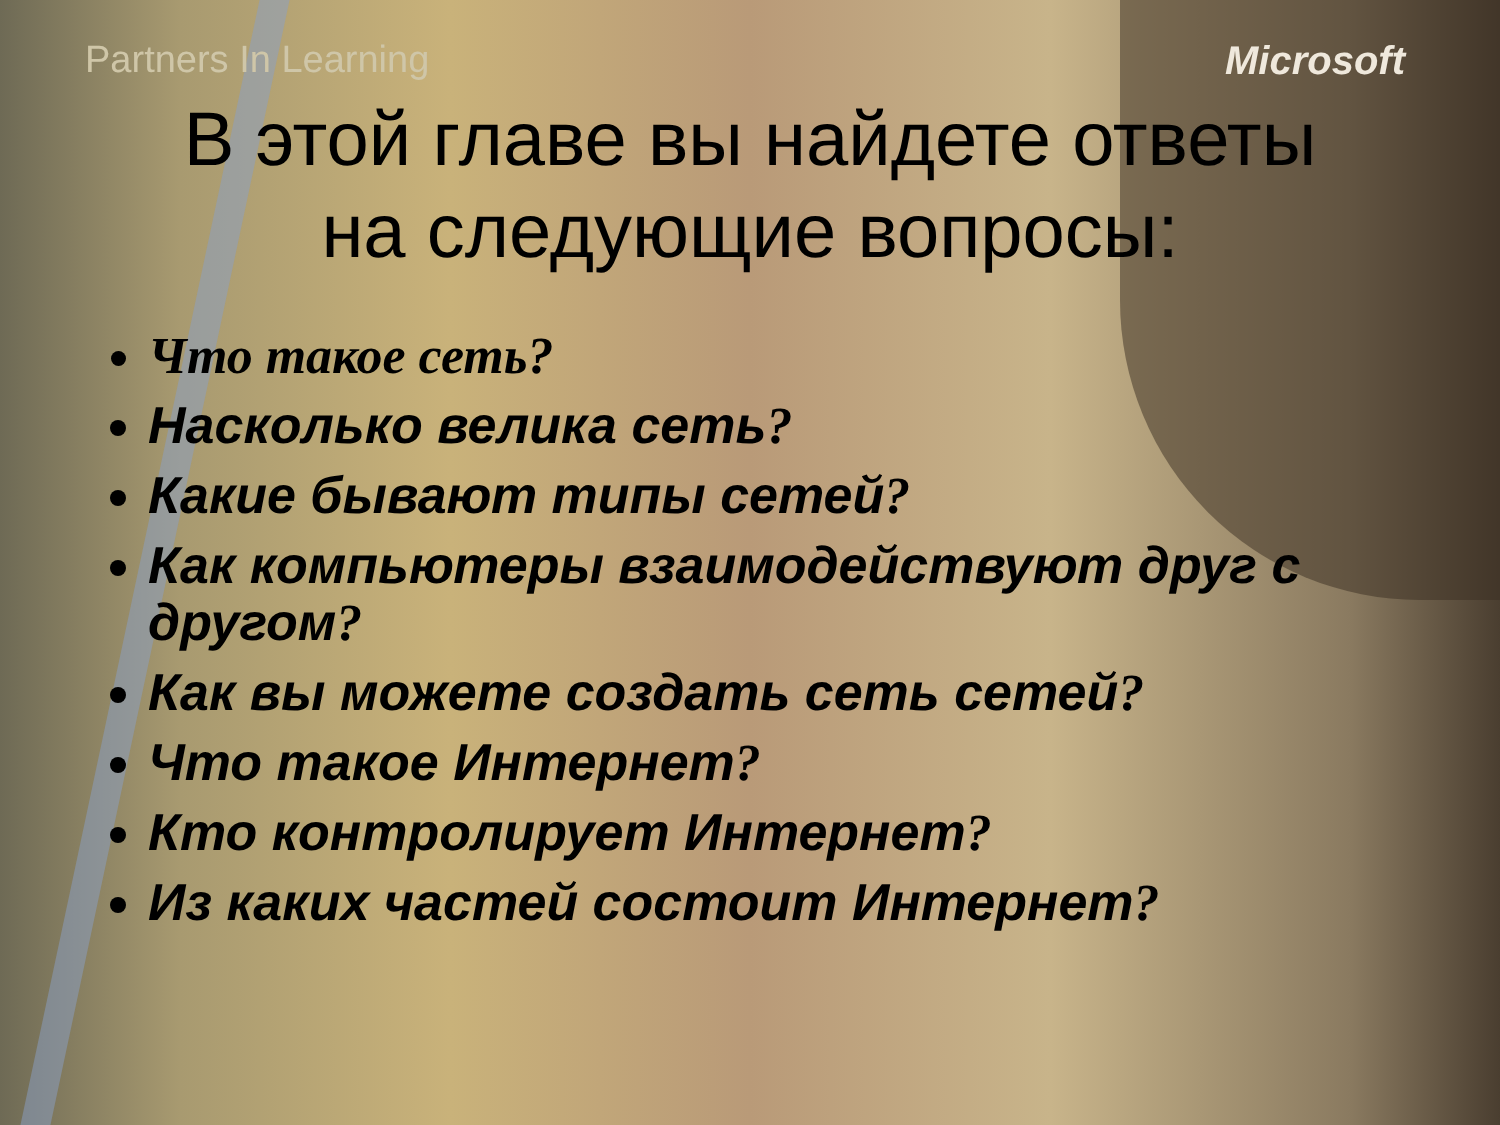Partners In Learning Microsoft
В этой главе вы найдете ответы
на следующие вопросы:
Что такое сеть?
Насколько велика сеть?
Какие бывают типы сетей?
Как компьютеры взаимодействуют друг с другом?
Как вы можете создать сеть сетей?
Что такое Интернет?
Кто контролирует Интернет?
Из каких частей состоит Интернет?